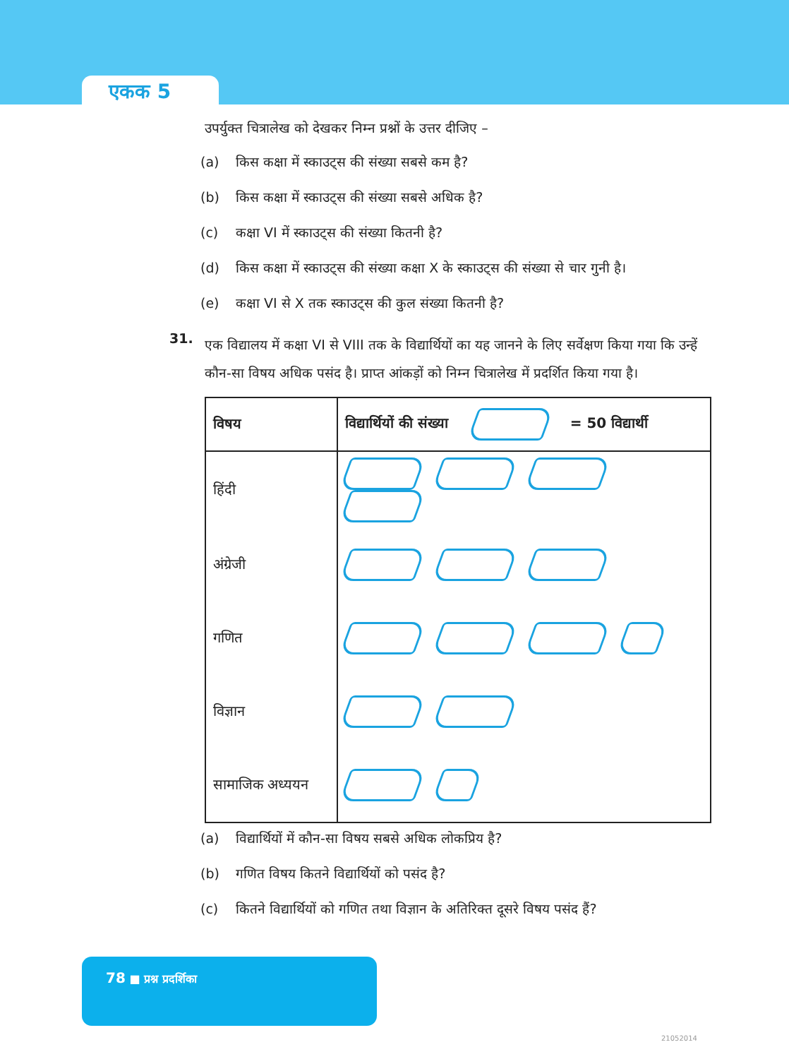एकक 5
उपर्युक्त चित्रालेख को देखकर निम्न प्रश्नों के उत्तर दीजिए –
(a) किस कक्षा में स्काउट्स की संख्या सबसे कम है?
(b) किस कक्षा में स्काउट्स की संख्या सबसे अधिक है?
(c) कक्षा VI में स्काउट्स की संख्या कितनी है?
(d) किस कक्षा में स्काउट्स की संख्या कक्षा X के स्काउट्स की संख्या से चार गुनी है।
(e) कक्षा VI से X तक स्काउट्स की कुल संख्या कितनी है?
31.
एक विद्यालय में कक्षा VI से VIII तक के विद्यार्थियों का यह जानने के लिए सर्वेक्षण किया गया कि उन्हें कौन-सा विषय अधिक पसंद है। प्राप्त आंकड़ों को निम्न चित्रालेख में प्रदर्शित किया गया है।
| विषय | विद्यार्थियों की संख्या = 50 विद्यार्थी |
| --- | --- |
| हिंदी | |
| अंग्रेजी | |
| गणित | |
| विज्ञान | |
| सामाजिक अध्ययन | |
(a) विद्यार्थियों में कौन-सा विषय सबसे अधिक लोकप्रिय है?
(b) गणित विषय कितने विद्यार्थियों को पसंद है?
(c) कितने विद्यार्थियों को गणित तथा विज्ञान के अतिरिक्त दूसरे विषय पसंद हैं?
78 ■ प्रश्न प्रदर्शिका
21052014